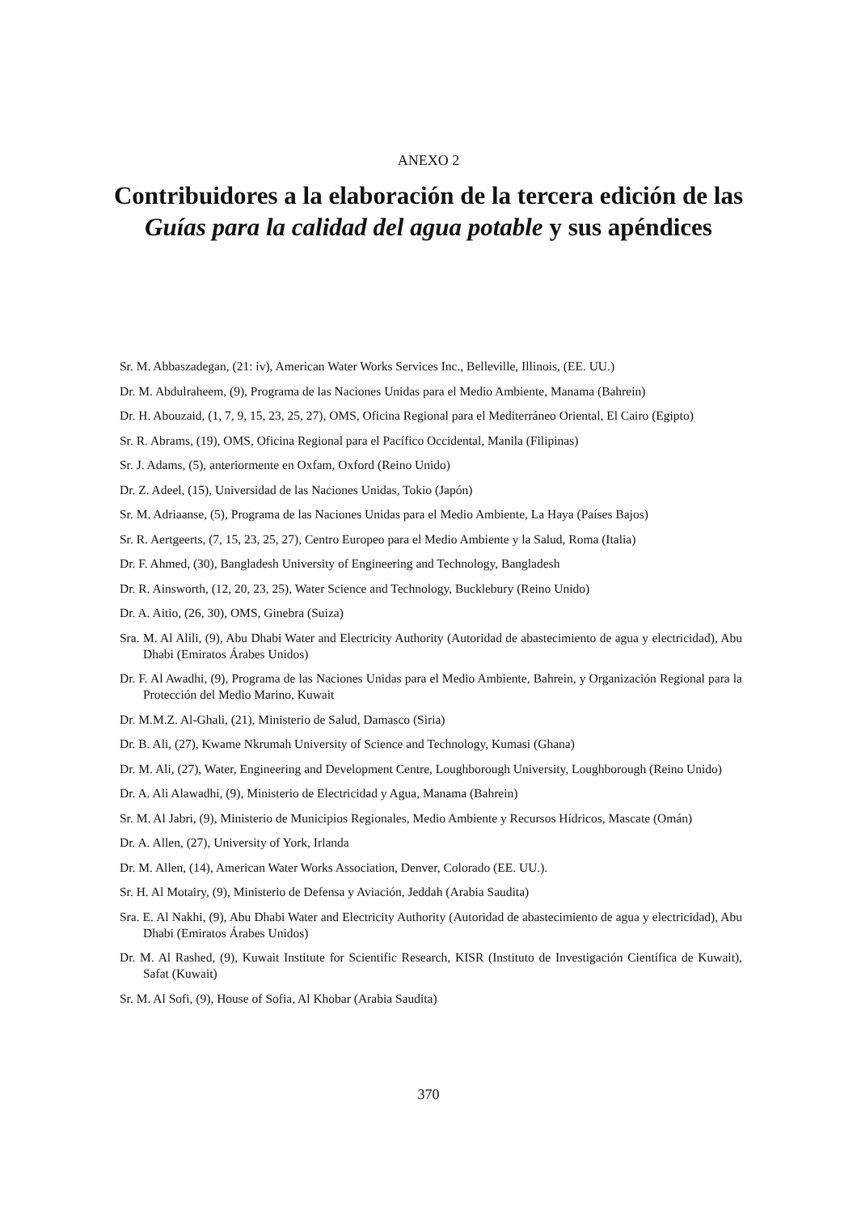ANEXO 2
Contribuidores a la elaboración de la tercera edición de las Guías para la calidad del agua potable y sus apéndices
Sr. M. Abbaszadegan, (21: iv), American Water Works Services Inc., Belleville, Illinois, (EE. UU.)
Dr. M. Abdulraheem, (9), Programa de las Naciones Unidas para el Medio Ambiente, Manama (Bahrein)
Dr. H. Abouzaid, (1, 7, 9, 15, 23, 25, 27), OMS, Oficina Regional para el Mediterráneo Oriental, El Cairo (Egipto)
Sr. R. Abrams, (19), OMS, Oficina Regional para el Pacífico Occidental, Manila (Filipinas)
Sr. J. Adams, (5), anteriormente en Oxfam, Oxford (Reino Unido)
Dr. Z. Adeel, (15), Universidad de las Naciones Unidas, Tokio (Japón)
Sr. M. Adriaanse, (5), Programa de las Naciones Unidas para el Medio Ambiente, La Haya (Países Bajos)
Sr. R. Aertgeerts, (7, 15, 23, 25, 27), Centro Europeo para el Medio Ambiente y la Salud, Roma (Italia)
Dr. F. Ahmed, (30), Bangladesh University of Engineering and Technology, Bangladesh
Dr. R. Ainsworth, (12, 20, 23, 25), Water Science and Technology, Bucklebury (Reino Unido)
Dr. A. Aitio, (26, 30), OMS, Ginebra (Suiza)
Sra. M. Al Alili, (9), Abu Dhabi Water and Electricity Authority (Autoridad de abastecimiento de agua y electricidad), Abu Dhabi (Emiratos Árabes Unidos)
Dr. F. Al Awadhi, (9), Programa de las Naciones Unidas para el Medio Ambiente, Bahrein, y Organización Regional para la Protección del Medio Marino, Kuwait
Dr. M.M.Z. Al-Ghali, (21), Ministerio de Salud, Damasco (Siria)
Dr. B. Ali, (27), Kwame Nkrumah University of Science and Technology, Kumasi (Ghana)
Dr. M. Ali, (27), Water, Engineering and Development Centre, Loughborough University, Loughborough (Reino Unido)
Dr. A. Ali Alawadhi, (9), Ministerio de Electricidad y Agua, Manama (Bahrein)
Sr. M. Al Jabri, (9), Ministerio de Municipios Regionales, Medio Ambiente y Recursos Hídricos, Mascate (Omán)
Dr. A. Allen, (27), University of York, Irlanda
Dr. M. Allen, (14), American Water Works Association, Denver, Colorado (EE. UU.).
Sr. H. Al Motairy, (9), Ministerio de Defensa y Aviación, Jeddah (Arabia Saudita)
Sra. E. Al Nakhi, (9), Abu Dhabi Water and Electricity Authority (Autoridad de abastecimiento de agua y electricidad), Abu Dhabi (Emiratos Árabes Unidos)
Dr. M. Al Rashed, (9), Kuwait Institute for Scientific Research, KISR (Instituto de Investigación Científica de Kuwait), Safat (Kuwait)
Sr. M. Al Sofi, (9), House of Sofia, Al Khobar (Arabia Saudita)
370